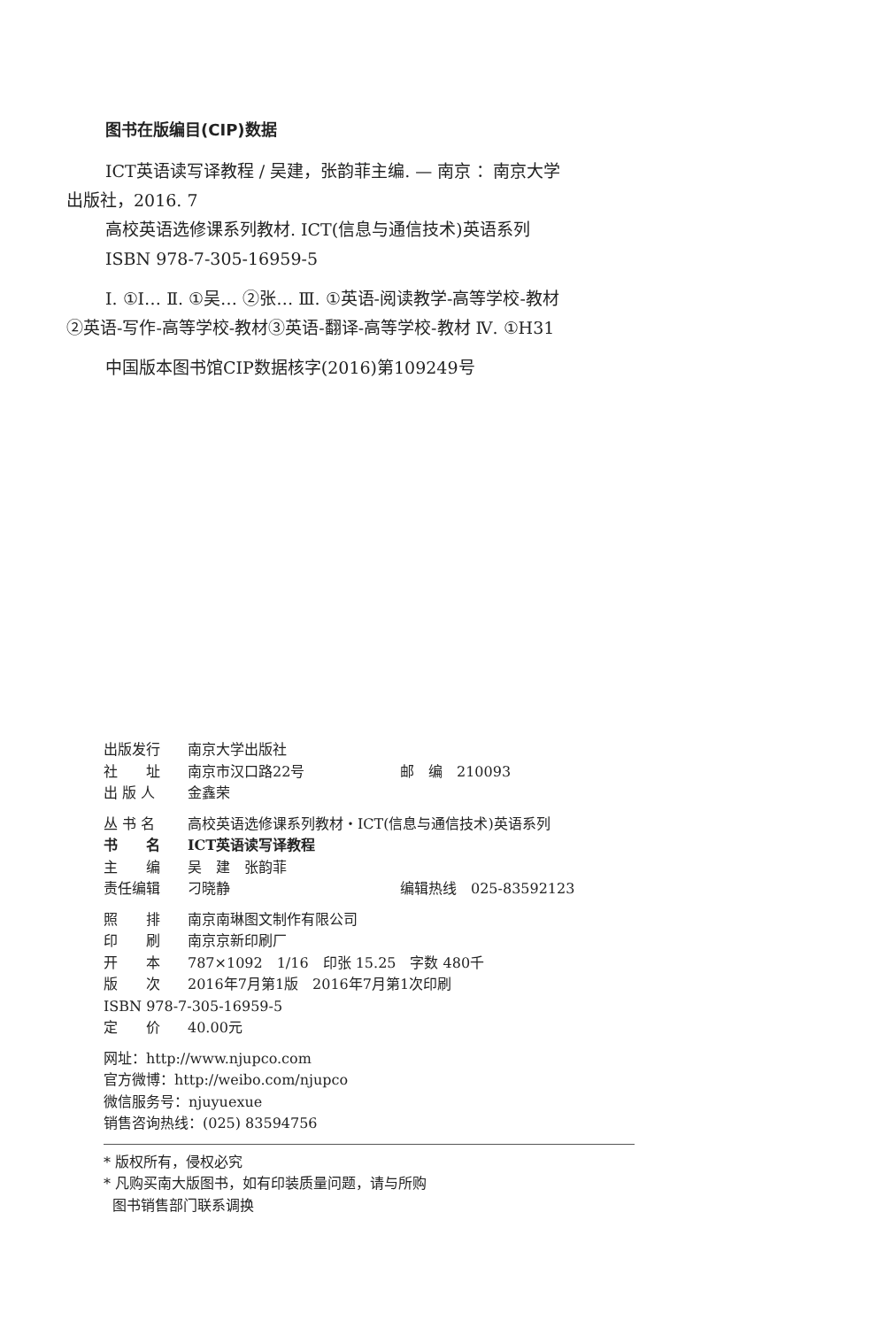图书在版编目(CIP)数据
ICT英语读写译教程 / 吴建，张韵菲主编. — 南京 ：南京大学出版社，2016. 7
高校英语选修课系列教材. ICT(信息与通信技术)英语系列
ISBN 978-7-305-16959-5
Ⅰ. ①I… Ⅱ. ①吴… ②张… Ⅲ. ①英语-阅读教学-高等学校-教材②英语-写作-高等学校-教材③英语-翻译-高等学校-教材 Ⅳ. ①H31
中国版本图书馆CIP数据核字(2016)第109249号
出版发行 南京大学出版社
社　　址 南京市汉口路22号 邮　编　210093
出 版 人 金鑫荣
丛 书 名 高校英语选修课系列教材・ICT(信息与通信技术)英语系列
书　　名 ICT英语读写译教程
主　　编 吴　建　张韵菲
责任编辑 刁晓静 编辑热线　025-83592123
照　　排 南京南琳图文制作有限公司
印　　刷 南京京新印刷厂
开　　本 787×1092　1/16　印张 15.25　字数 480千
版　　次 2016年7月第1版　2016年7月第1次印刷
ISBN 978-7-305-16959-5
定　　价 40.00元
网址：http://www.njupco.com
官方微博：http://weibo.com/njupco
微信服务号：njuyuexue
销售咨询热线：(025) 83594756
* 版权所有，侵权必究
* 凡购买南大版图书，如有印装质量问题，请与所购
图书销售部门联系调换